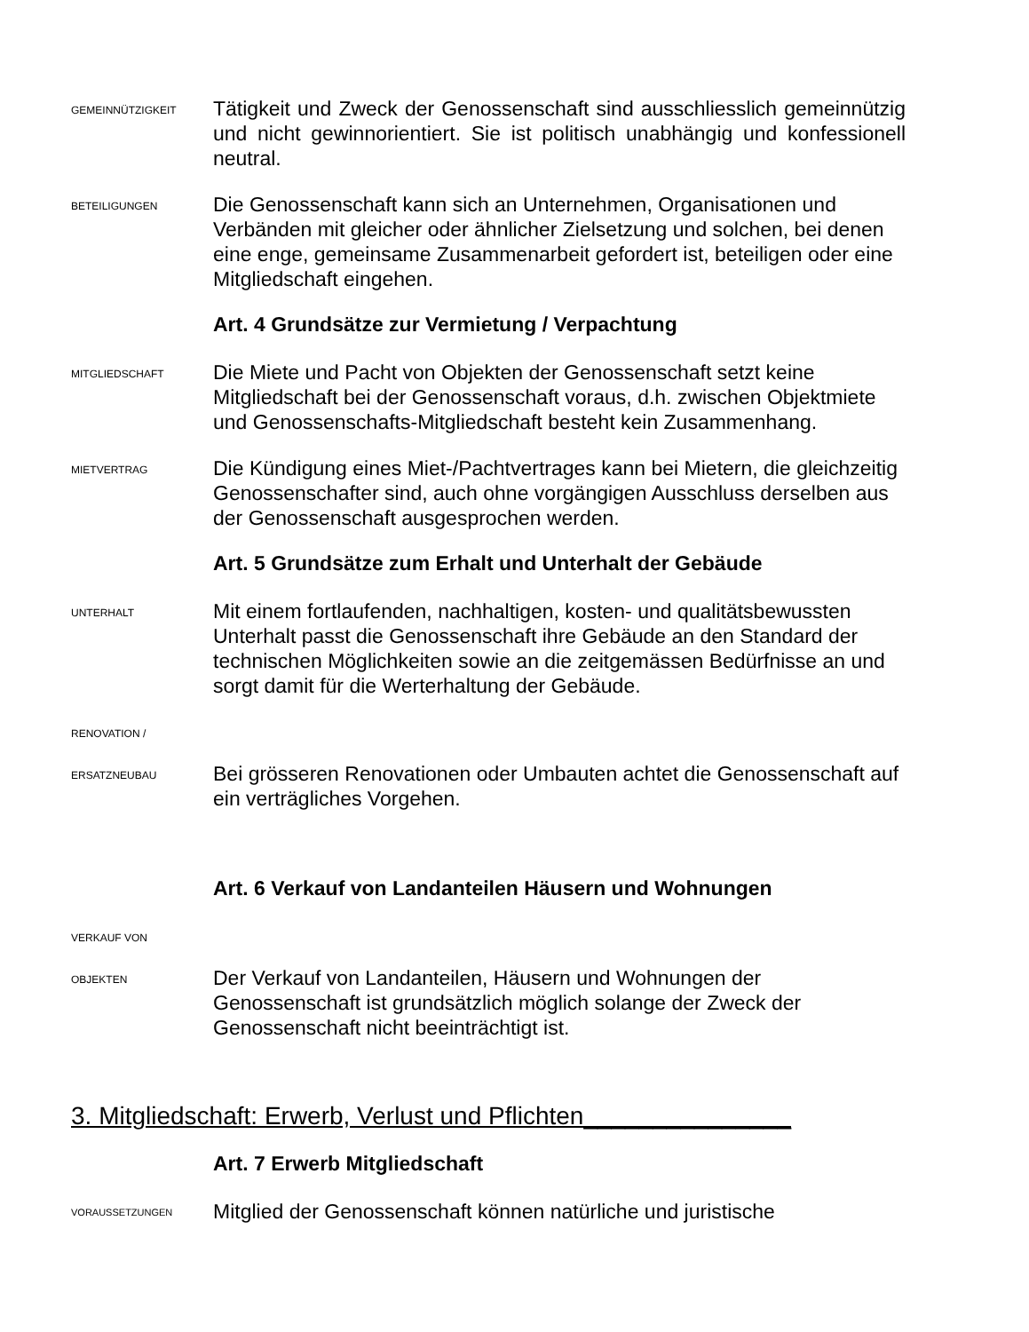GEMEINNÜTZIGKEIT
Tätigkeit und Zweck der Genossenschaft sind ausschliesslich gemeinnützig und nicht gewinnorientiert. Sie ist politisch unabhängig und konfessionell neutral.
BETEILIGUNGEN
Die Genossenschaft kann sich an Unternehmen, Organisationen und Verbänden mit gleicher oder ähnlicher Zielsetzung und solchen, bei denen eine enge, gemeinsame Zusammenarbeit gefordert ist, beteiligen oder eine Mitgliedschaft eingehen.
Art. 4 Grundsätze zur Vermietung / Verpachtung
MITGLIEDSCHAFT
Die Miete und Pacht von Objekten der Genossenschaft setzt keine Mitgliedschaft bei der Genossenschaft voraus, d.h. zwischen Objektmiete und Genossenschafts-Mitgliedschaft besteht kein Zusammenhang.
MIETVERTRAG
Die Kündigung eines Miet-/Pachtvertrages kann bei Mietern, die gleichzeitig Genossenschafter sind, auch ohne vorgängigen Ausschluss derselben aus der Genossenschaft ausgesprochen werden.
Art. 5 Grundsätze zum Erhalt und Unterhalt der Gebäude
UNTERHALT
Mit einem fortlaufenden, nachhaltigen, kosten- und qualitätsbewussten Unterhalt passt die Genossenschaft ihre Gebäude an den Standard der technischen Möglichkeiten sowie an die zeitgemässen Bedürfnisse an und sorgt damit für die Werterhaltung der Gebäude.
RENOVATION /
ERSATZNEUBAU
Bei grösseren Renovationen oder Umbauten achtet die Genossenschaft auf ein verträgliches Vorgehen.
Art. 6 Verkauf von Landanteilen Häusern und Wohnungen
VERKAUF VON
OBJEKTEN
Der Verkauf von Landanteilen, Häusern und Wohnungen der Genossenschaft ist grundsätzlich möglich solange der Zweck der Genossenschaft nicht beeinträchtigt ist.
3. Mitgliedschaft: Erwerb, Verlust und Pflichten_______________
Art. 7 Erwerb Mitgliedschaft
VORAUSSETZUNGEN
Mitglied der Genossenschaft können natürliche und juristische